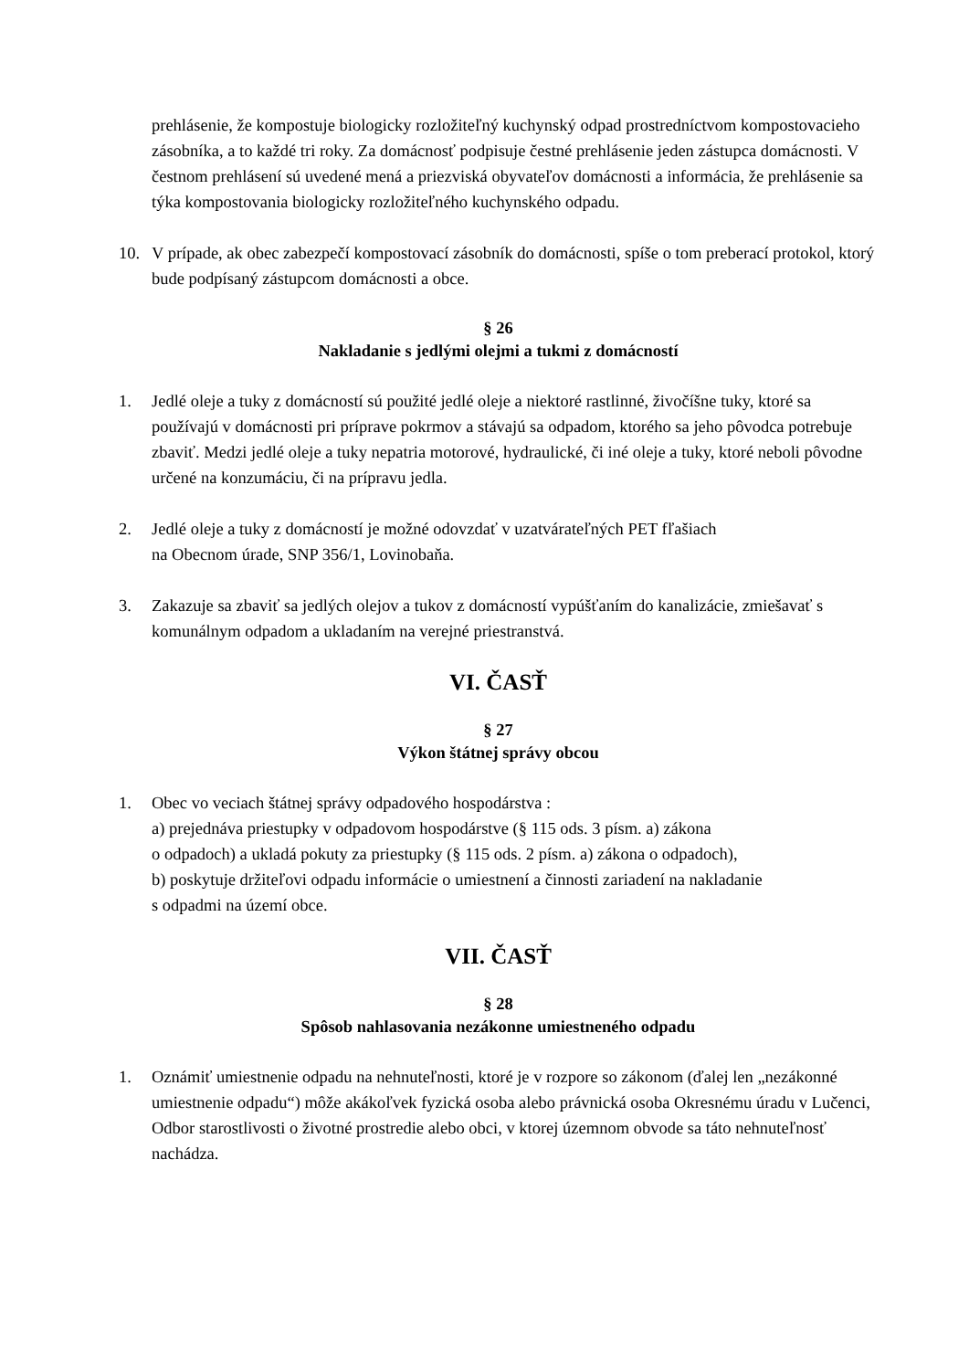prehlásenie, že kompostuje biologicky rozložiteľný kuchynský odpad prostredníctvom kompostovacieho zásobníka, a to každé tri roky. Za domácnosť podpisuje čestné prehlásenie jeden zástupca domácnosti. V čestnom prehlásení sú uvedené mená a priezviská obyvateľov domácnosti a informácia, že prehlásenie sa týka kompostovania biologicky rozložiteľného kuchynského odpadu.
10. V prípade, ak obec zabezpečí kompostovací zásobník do domácnosti, spíše o tom preberací protokol, ktorý bude podpísaný zástupcom domácnosti a obce.
§ 26
Nakladanie s jedlými olejmi a tukmi z domácností
1. Jedlé oleje a tuky z domácností sú použité jedlé oleje a niektoré rastlinné, živočíšne tuky, ktoré sa používajú v domácnosti pri príprave pokrmov a stávajú sa odpadom, ktorého sa jeho pôvodca potrebuje zbaviť. Medzi jedlé oleje a tuky nepatria motorové, hydraulické, či iné oleje a tuky, ktoré neboli pôvodne určené na konzumáciu, či na prípravu jedla.
2. Jedlé oleje a tuky z domácností je možné odovzdať v uzatvárateľných PET fľašiach
na Obecnom úrade, SNP 356/1, Lovinobaňa.
3. Zakazuje sa zbaviť sa jedlých olejov a tukov z domácností vypúšťaním do kanalizácie, zmiešavať s komunálnym odpadom a ukladaním na verejné priestranstvá.
VI. ČASŤ
§ 27
Výkon štátnej správy obcou
1. Obec vo veciach štátnej správy odpadového hospodárstva :
a) prejednáva priestupky v odpadovom hospodárstve (§ 115 ods. 3 písm. a) zákona
o odpadoch) a ukladá pokuty za priestupky (§ 115 ods. 2 písm. a) zákona o odpadoch),
b) poskytuje držiteľovi odpadu informácie o umiestnení a činnosti zariadení na nakladanie
s odpadmi na území obce.
VII. ČASŤ
§ 28
Spôsob nahlasovania nezákonne umiestneného odpadu
1. Oznámiť umiestnenie odpadu na nehnuteľnosti, ktoré je v rozpore so zákonom (ďalej len „nezákonné umiestnenie odpadu“) môže akákoľvek fyzická osoba alebo právnická osoba Okresnému úradu v Lučenci, Odbor starostlivosti o životné prostredie alebo obci, v ktorej územnom obvode sa táto nehnuteľnosť nachádza.